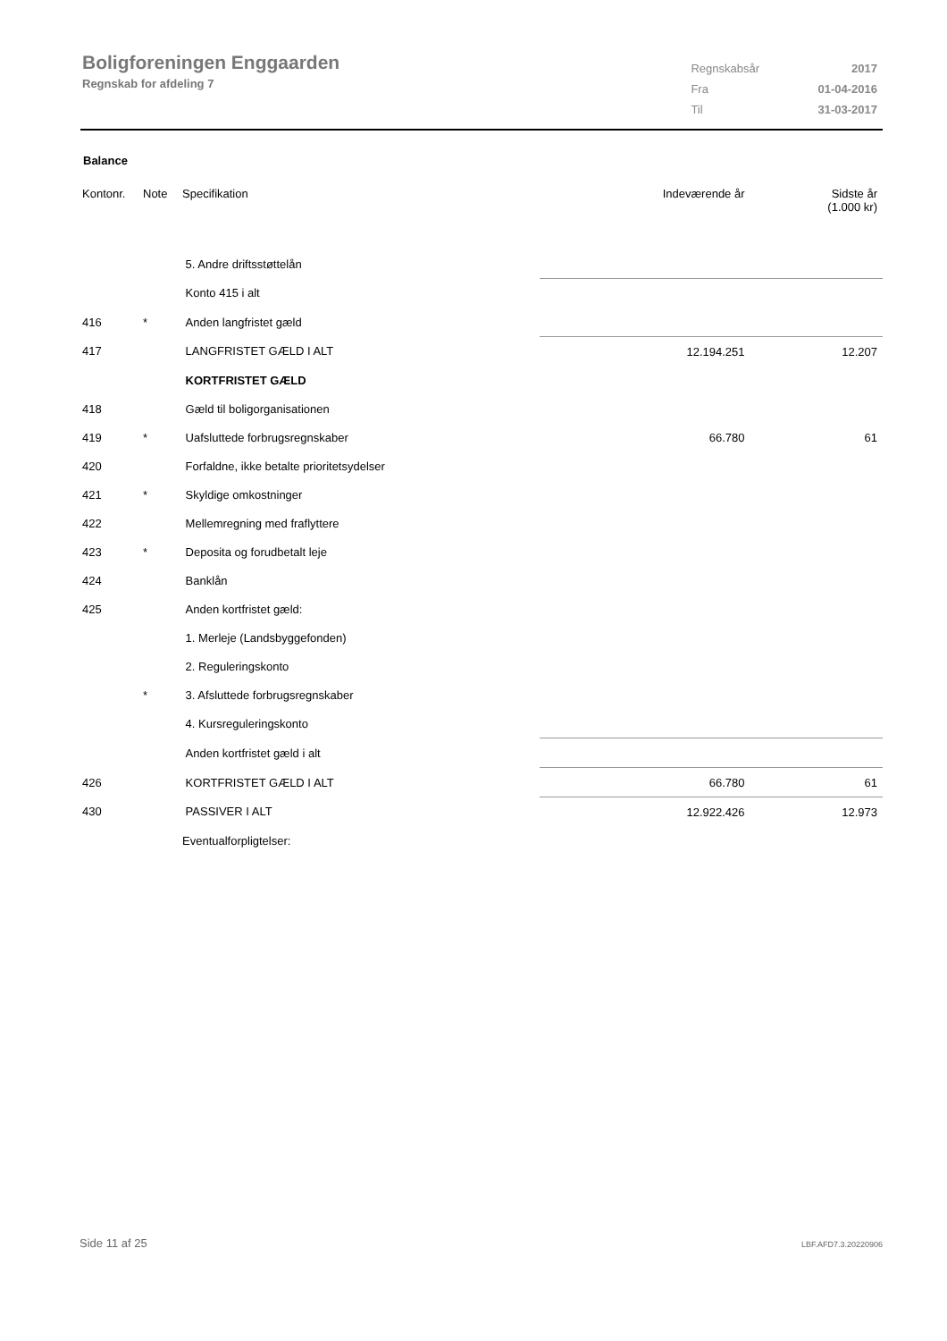Boligforeningen Enggaarden
Regnskab for afdeling 7
| Regnskabsår | 2017 |
| Fra | 01-04-2016 |
| Til | 31-03-2017 |
Balance
| Kontonr. | Note | Specifikation | Indeværende år | Sidste år (1.000 kr) |
| --- | --- | --- | --- | --- |
| | | 5. Andre driftsstøttelån | | |
| | | Konto 415 i alt | | |
| 416 | * | Anden langfristet gæld | | |
| 417 | | LANGFRISTET GÆLD I ALT | 12.194.251 | 12.207 |
| | | KORTFRISTET GÆLD | | |
| 418 | | Gæld til boligorganisationen | | |
| 419 | * | Uafsluttede forbrugsregnskaber | 66.780 | 61 |
| 420 | | Forfaldne, ikke betalte prioritetsydelser | | |
| 421 | * | Skyldige omkostninger | | |
| 422 | | Mellemregning med fraflyttere | | |
| 423 | * | Deposita og forudbetalt leje | | |
| 424 | | Banklån | | |
| 425 | | Anden kortfristet gæld: | | |
| | | 1. Merleje (Landsbyggefonden) | | |
| | | 2. Reguleringskonto | | |
| | * | 3. Afsluttede forbrugsregnskaber | | |
| | | 4. Kursreguleringskonto | | |
| | | Anden kortfristet gæld i alt | | |
| 426 | | KORTFRISTET GÆLD I ALT | 66.780 | 61 |
| 430 | | PASSIVER I ALT | 12.922.426 | 12.973 |
| | | Eventualforpligtelser: | | |
Side 11 af 25 LBF.AFD7.3.20220906